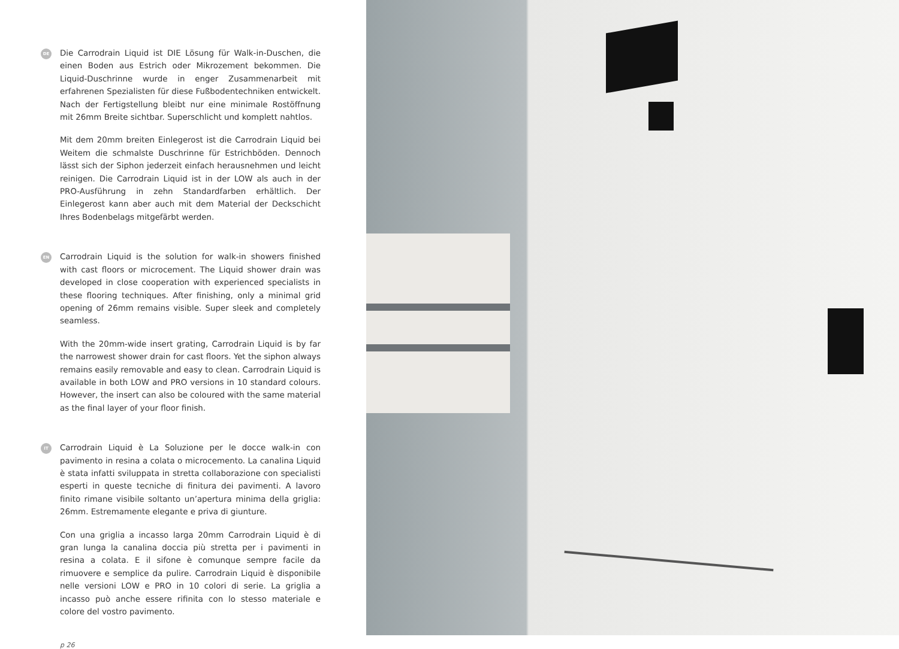DE
Die Carrodrain Liquid ist DIE Lösung für Walk-in-Duschen, die einen Boden aus Estrich oder Mikrozement bekommen. Die Liquid-Duschrinne wurde in enger Zusammenarbeit mit erfahrenen Spezialisten für diese Fußbodentechniken entwickelt. Nach der Fertigstellung bleibt nur eine minimale Rostöffnung mit 26mm Breite sichtbar. Superschlicht und komplett nahtlos.
Mit dem 20mm breiten Einlegerost ist die Carrodrain Liquid bei Weitem die schmalste Duschrinne für Estrichböden. Dennoch lässt sich der Siphon jederzeit einfach herausnehmen und leicht reinigen. Die Carrodrain Liquid ist in der LOW als auch in der PRO-Ausführung in zehn Standardfarben erhältlich. Der Einlegerost kann aber auch mit dem Material der Deckschicht Ihres Bodenbelags mitgefärbt werden.
EN
Carrodrain Liquid is the solution for walk-in showers finished with cast floors or microcement. The Liquid shower drain was developed in close cooperation with experienced specialists in these flooring techniques. After finishing, only a minimal grid opening of 26mm remains visible. Super sleek and completely seamless.
With the 20mm-wide insert grating, Carrodrain Liquid is by far the narrowest shower drain for cast floors. Yet the siphon always remains easily removable and easy to clean. Carrodrain Liquid is available in both LOW and PRO versions in 10 standard colours. However, the insert can also be coloured with the same material as the final layer of your floor finish.
IT
Carrodrain Liquid è La Soluzione per le docce walk-in con pavimento in resina a colata o microcemento. La canalina Liquid è stata infatti sviluppata in stretta collaborazione con specialisti esperti in queste tecniche di finitura dei pavimenti. A lavoro finito rimane visibile soltanto un’apertura minima della griglia: 26mm. Estremamente elegante e priva di giunture.
Con una griglia a incasso larga 20mm Carrodrain Liquid è di gran lunga la canalina doccia più stretta per i pavimenti in resina a colata. E il sifone è comunque sempre facile da rimuovere e semplice da pulire. Carrodrain Liquid è disponibile nelle versioni LOW e PRO in 10 colori di serie. La griglia a incasso può anche essere rifinita con lo stesso materiale e colore del vostro pavimento.
p 26